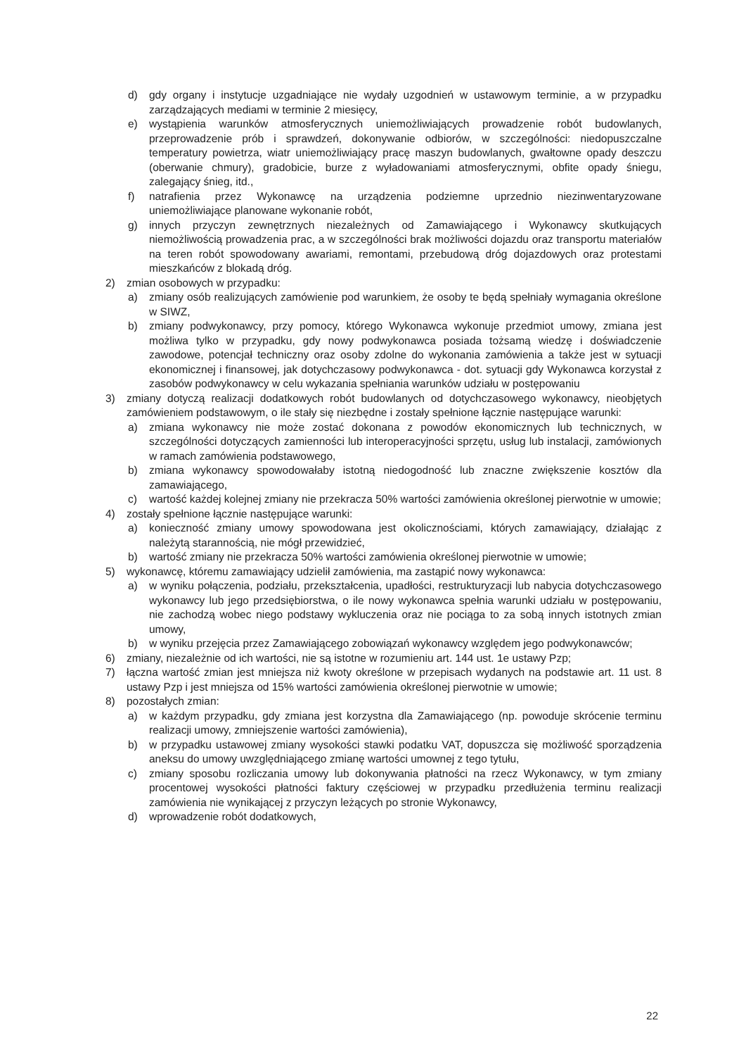d) gdy organy i instytucje uzgadniające nie wydały uzgodnień w ustawowym terminie, a w przypadku zarządzających mediami w terminie 2 miesięcy,
e) wystąpienia warunków atmosferycznych uniemożliwiających prowadzenie robót budowlanych, przeprowadzenie prób i sprawdzeń, dokonywanie odbiorów, w szczególności: niedopuszczalne temperatury powietrza, wiatr uniemożliwiający pracę maszyn budowlanych, gwałtowne opady deszczu (oberwanie chmury), gradobicie, burze z wyładowaniami atmosferycznymi, obfite opady śniegu, zalegający śnieg, itd.,
f) natrafienia przez Wykonawcę na urządzenia podziemne uprzednio niezinwentaryzowane uniemożliwiające planowane wykonanie robót,
g) innych przyczyn zewnętrznych niezależnych od Zamawiającego i Wykonawcy skutkujących niemożliwością prowadzenia prac, a w szczególności brak możliwości dojazdu oraz transportu materiałów na teren robót spowodowany awariami, remontami, przebudową dróg dojazdowych oraz protestami mieszkańców z blokadą dróg.
2) zmian osobowych w przypadku:
a) zmiany osób realizujących zamówienie pod warunkiem, że osoby te będą spełniały wymagania określone w SIWZ,
b) zmiany podwykonawcy, przy pomocy, którego Wykonawca wykonuje przedmiot umowy, zmiana jest możliwa tylko w przypadku, gdy nowy podwykonawca posiada tożsamą wiedzę i doświadczenie zawodowe, potencjał techniczny oraz osoby zdolne do wykonania zamówienia a także jest w sytuacji ekonomicznej i finansowej, jak dotychczasowy podwykonawca - dot. sytuacji gdy Wykonawca korzystał z zasobów podwykonawcy w celu wykazania spełniania warunków udziału w postępowaniu
3) zmiany dotyczą realizacji dodatkowych robót budowlanych od dotychczasowego wykonawcy, nieobjętych zamówieniem podstawowym, o ile stały się niezbędne i zostały spełnione łącznie następujące warunki:
a) zmiana wykonawcy nie może zostać dokonana z powodów ekonomicznych lub technicznych, w szczególności dotyczących zamienności lub interoperacyjności sprzętu, usług lub instalacji, zamówionych w ramach zamówienia podstawowego,
b) zmiana wykonawcy spowodowałaby istotną niedogodność lub znaczne zwiększenie kosztów dla zamawiającego,
c) wartość każdej kolejnej zmiany nie przekracza 50% wartości zamówienia określonej pierwotnie w umowie;
4) zostały spełnione łącznie następujące warunki:
a) konieczność zmiany umowy spowodowana jest okolicznościami, których zamawiający, działając z należytą starannością, nie mógł przewidzieć,
b) wartość zmiany nie przekracza 50% wartości zamówienia określonej pierwotnie w umowie;
5) wykonawcę, któremu zamawiający udzielił zamówienia, ma zastąpić nowy wykonawca:
a) w wyniku połączenia, podziału, przekształcenia, upadłości, restrukturyzacji lub nabycia dotychczasowego wykonawcy lub jego przedsiębiorstwa, o ile nowy wykonawca spełnia warunki udziału w postępowaniu, nie zachodzą wobec niego podstawy wykluczenia oraz nie pociąga to za sobą innych istotnych zmian umowy,
b) w wyniku przejęcia przez Zamawiającego zobowiązań wykonawcy względem jego podwykonawców;
6) zmiany, niezależnie od ich wartości, nie są istotne w rozumieniu art. 144 ust. 1e ustawy Pzp;
7) łączna wartość zmian jest mniejsza niż kwoty określone w przepisach wydanych na podstawie art. 11 ust. 8 ustawy Pzp i jest mniejsza od 15% wartości zamówienia określonej pierwotnie w umowie;
8) pozostałych zmian:
a) w każdym przypadku, gdy zmiana jest korzystna dla Zamawiającego (np. powoduje skrócenie terminu realizacji umowy, zmniejszenie wartości zamówienia),
b) w przypadku ustawowej zmiany wysokości stawki podatku VAT, dopuszcza się możliwość sporządzenia aneksu do umowy uwzględniającego zmianę wartości umownej z tego tytułu,
c) zmiany sposobu rozliczania umowy lub dokonywania płatności na rzecz Wykonawcy, w tym zmiany procentowej wysokości płatności faktury częściowej w przypadku przedłużenia terminu realizacji zamówienia nie wynikającej z przyczyn leżących po stronie Wykonawcy,
d) wprowadzenie robót dodatkowych,
22